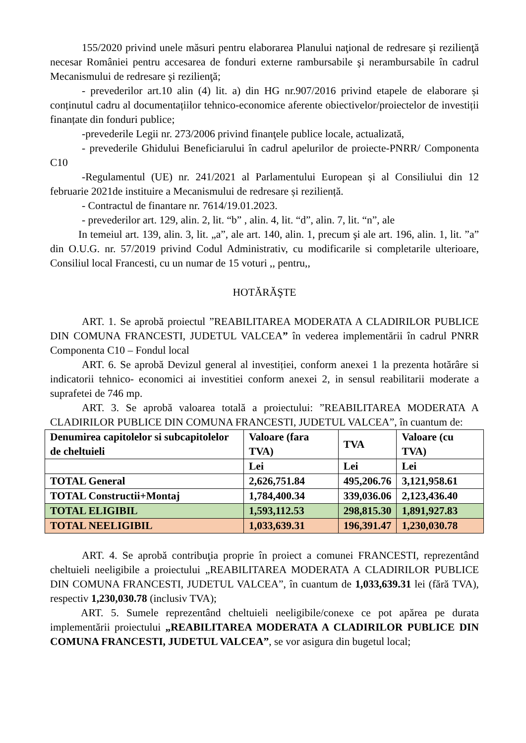155/2020 privind unele măsuri pentru elaborarea Planului naţional de redresare şi rezilienţă necesar României pentru accesarea de fonduri externe rambursabile şi nerambursabile în cadrul Mecanismului de redresare şi rezilienţă;
- prevederilor art.10 alin (4) lit. a) din HG nr.907/2016 privind etapele de elaborare și conținutul cadru al documentațiilor tehnico-economice aferente obiectivelor/proiectelor de investiții finanțate din fonduri publice;
-prevederile Legii nr. 273/2006 privind finanţele publice locale, actualizată,
- prevederile Ghidului Beneficiarului în cadrul apelurilor de proiecte-PNRR/ Componenta C10
-Regulamentul (UE) nr. 241/2021 al Parlamentului European și al Consiliului din 12 februarie 2021de instituire a Mecanismului de redresare și reziliență.
- Contractul de finantare nr. 7614/19.01.2023.
- prevederilor art. 129, alin. 2, lit. “b” , alin. 4, lit. “d”, alin. 7, lit. “n”, ale
In temeiul art. 139, alin. 3, lit. „a”, ale art. 140, alin. 1, precum şi ale art. 196, alin. 1, lit. ”a” din O.U.G. nr. 57/2019 privind Codul Administrativ, cu modificarile si completarile ulterioare, Consiliul local Francesti, cu un numar de 15 voturi ,, pentru,,
HOTĂRĂŞTE
ART. 1. Se aprobă proiectul ”REABILITAREA MODERATA A CLADIRILOR PUBLICE DIN COMUNA FRANCESTI, JUDETUL VALCEA” în vederea implementării în cadrul PNRR Componenta C10 – Fondul local
ART. 6. Se aprobă Devizul general al investiției, conform anexei 1 la prezenta hotărâre si indicatorii tehnico- economici ai investitiei conform anexei 2, in sensul reabilitarii moderate a suprafetei de 746 mp.
ART. 3. Se aprobă valoarea totală a proiectului: ”REABILITAREA MODERATA A CLADIRILOR PUBLICE DIN COMUNA FRANCESTI, JUDETUL VALCEA”, în cuantum de:
| Denumirea capitolelor si subcapitolelor de cheltuieli | Valoare (fara TVA) | TVA | Valoare (cu TVA) |
| --- | --- | --- | --- |
| | Lei | Lei | Lei |
| TOTAL General | 2,626,751.84 | 495,206.76 | 3,121,958.61 |
| TOTAL Constructii+Montaj | 1,784,400.34 | 339,036.06 | 2,123,436.40 |
| TOTAL ELIGIBIL | 1,593,112.53 | 298,815.30 | 1,891,927.83 |
| TOTAL NEELIGIBIL | 1,033,639.31 | 196,391.47 | 1,230,030.78 |
ART. 4. Se aprobă contribuţia proprie în proiect a comunei FRANCESTI, reprezentând cheltuieli neeligibile a proiectului „REABILITAREA MODERATA A CLADIRILOR PUBLICE DIN COMUNA FRANCESTI, JUDETUL VALCEA”, în cuantum de 1,033,639.31 lei (fără TVA), respectiv 1,230,030.78 (inclusiv TVA);
ART. 5. Sumele reprezentând cheltuieli neeligibile/conexe ce pot apărea pe durata implementării proiectului „REABILITAREA MODERATA A CLADIRILOR PUBLICE DIN COMUNA FRANCESTI, JUDETUL VALCEA”, se vor asigura din bugetul local;